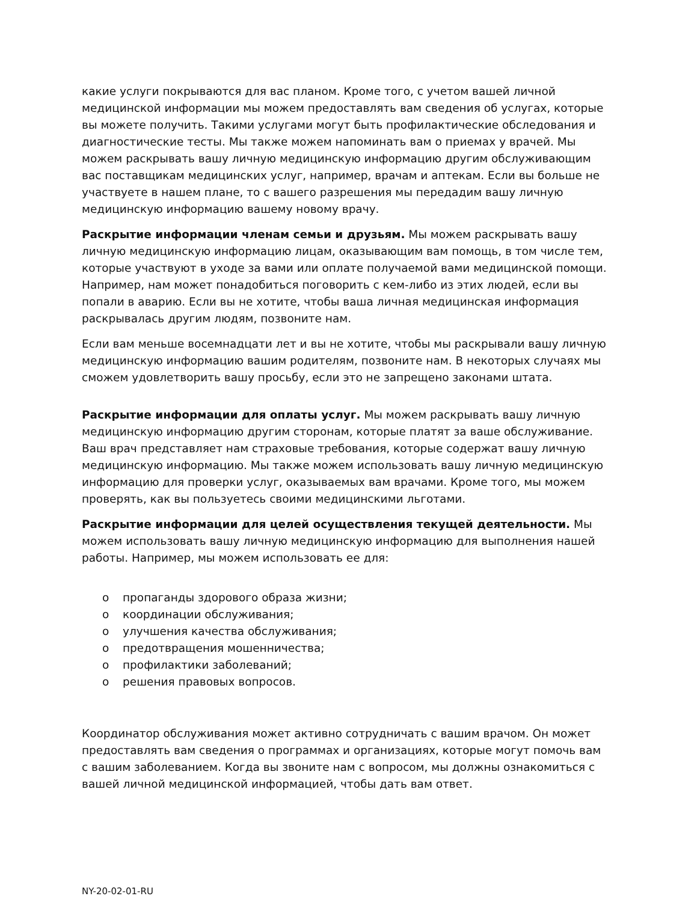какие услуги покрываются для вас планом. Кроме того, с учетом вашей личной медицинской информации мы можем предоставлять вам сведения об услугах, которые вы можете получить. Такими услугами могут быть профилактические обследования и диагностические тесты. Мы также можем напоминать вам о приемах у врачей. Мы можем раскрывать вашу личную медицинскую информацию другим обслуживающим вас поставщикам медицинских услуг, например, врачам и аптекам. Если вы больше не участвуете в нашем плане, то с вашего разрешения мы передадим вашу личную медицинскую информацию вашему новому врачу.
Раскрытие информации членам семьи и друзьям. Мы можем раскрывать вашу личную медицинскую информацию лицам, оказывающим вам помощь, в том числе тем, которые участвуют в уходе за вами или оплате получаемой вами медицинской помощи. Например, нам может понадобиться поговорить с кем-либо из этих людей, если вы попали в аварию. Если вы не хотите, чтобы ваша личная медицинская информация раскрывалась другим людям, позвоните нам.
Если вам меньше восемнадцати лет и вы не хотите, чтобы мы раскрывали вашу личную медицинскую информацию вашим родителям, позвоните нам. В некоторых случаях мы сможем удовлетворить вашу просьбу, если это не запрещено законами штата.
Раскрытие информации для оплаты услуг. Мы можем раскрывать вашу личную медицинскую информацию другим сторонам, которые платят за ваше обслуживание. Ваш врач представляет нам страховые требования, которые содержат вашу личную медицинскую информацию. Мы также можем использовать вашу личную медицинскую информацию для проверки услуг, оказываемых вам врачами. Кроме того, мы можем проверять, как вы пользуетесь своими медицинскими льготами.
Раскрытие информации для целей осуществления текущей деятельности. Мы можем использовать вашу личную медицинскую информацию для выполнения нашей работы. Например, мы можем использовать ее для:
o пропаганды здорового образа жизни;
o координации обслуживания;
o улучшения качества обслуживания;
o предотвращения мошенничества;
o профилактики заболеваний;
o решения правовых вопросов.
Координатор обслуживания может активно сотрудничать с вашим врачом. Он может предоставлять вам сведения о программах и организациях, которые могут помочь вам с вашим заболеванием. Когда вы звоните нам с вопросом, мы должны ознакомиться с вашей личной медицинской информацией, чтобы дать вам ответ.
NY-20-02-01-RU